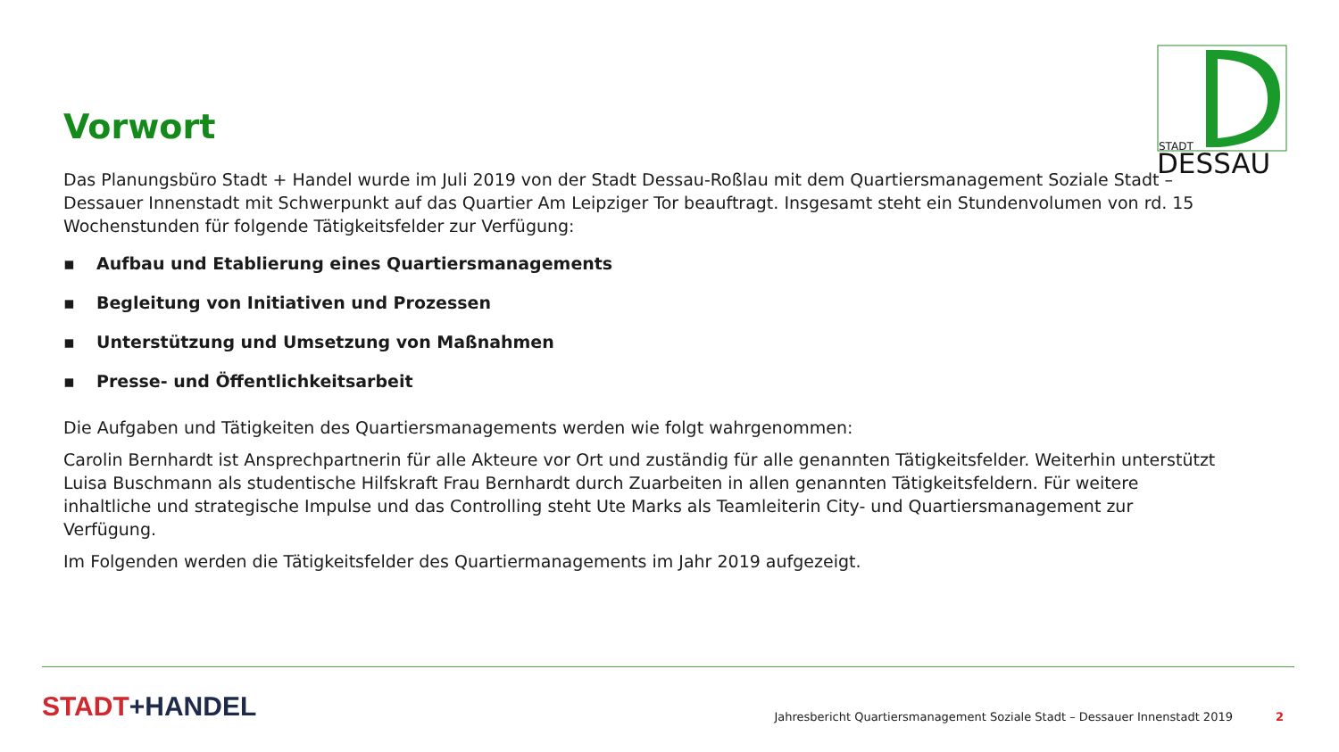STADT
DESSAU
Vorwort
Das Planungsbüro Stadt + Handel wurde im Juli 2019 von der Stadt Dessau-Roßlau mit dem Quartiersmanagement Soziale Stadt – Dessauer Innenstadt mit Schwerpunkt auf das Quartier Am Leipziger Tor beauftragt. Insgesamt steht ein Stundenvolumen von rd. 15 Wochenstunden für folgende Tätigkeitsfelder zur Verfügung:
▪ Aufbau und Etablierung eines Quartiersmanagements
▪ Begleitung von Initiativen und Prozessen
▪ Unterstützung und Umsetzung von Maßnahmen
▪ Presse- und Öffentlichkeitsarbeit
Die Aufgaben und Tätigkeiten des Quartiersmanagements werden wie folgt wahrgenommen:
Carolin Bernhardt ist Ansprechpartnerin für alle Akteure vor Ort und zuständig für alle genannten Tätigkeitsfelder. Weiterhin unterstützt Luisa Buschmann als studentische Hilfskraft Frau Bernhardt durch Zuarbeiten in allen genannten Tätigkeitsfeldern. Für weitere inhaltliche und strategische Impulse und das Controlling steht Ute Marks als Teamleiterin City- und Quartiersmanagement zur Verfügung.
Im Folgenden werden die Tätigkeitsfelder des Quartiermanagements im Jahr 2019 aufgezeigt.
STADT+HANDEL Jahresbericht Quartiersmanagement Soziale Stadt – Dessauer Innenstadt 2019 2